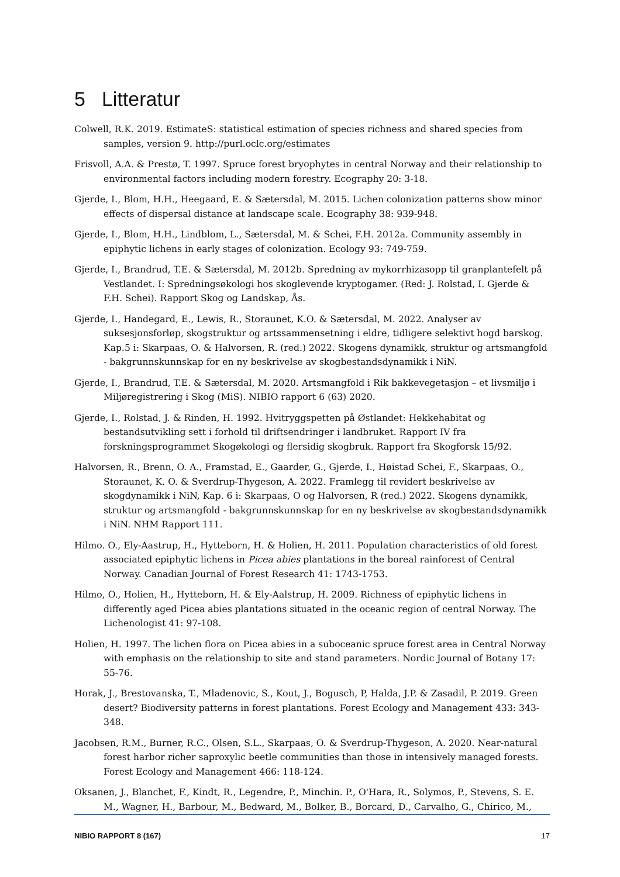5 Litteratur
Colwell, R.K. 2019. EstimateS: statistical estimation of species richness and shared species from samples, version 9. http://purl.oclc.org/estimates
Frisvoll, A.A. & Prestø, T. 1997. Spruce forest bryophytes in central Norway and their relationship to environmental factors including modern forestry. Ecography 20: 3-18.
Gjerde, I., Blom, H.H., Heegaard, E. & Sætersdal, M. 2015. Lichen colonization patterns show minor effects of dispersal distance at landscape scale. Ecography 38: 939-948.
Gjerde, I., Blom, H.H., Lindblom, L., Sætersdal, M. & Schei, F.H. 2012a. Community assembly in epiphytic lichens in early stages of colonization. Ecology 93: 749-759.
Gjerde, I., Brandrud, T.E. & Sætersdal, M. 2012b. Spredning av mykorrhizasopp til granplantefelt på Vestlandet. I: Spredningsøkologi hos skoglevende kryptogamer. (Red: J. Rolstad, I. Gjerde & F.H. Schei). Rapport Skog og Landskap, Ås.
Gjerde, I., Handegard, E., Lewis, R., Storaunet, K.O. & Sætersdal, M. 2022. Analyser av suksesjonsforløp, skogstruktur og artssammensetning i eldre, tidligere selektivt hogd barskog. Kap.5 i: Skarpaas, O. & Halvorsen, R. (red.) 2022. Skogens dynamikk, struktur og artsmangfold - bakgrunnskunnskap for en ny beskrivelse av skogbestandsdynamikk i NiN.
Gjerde, I., Brandrud, T.E. & Sætersdal, M. 2020. Artsmangfold i Rik bakkevegetasjon – et livsmiljø i Miljøregistrering i Skog (MiS). NIBIO rapport 6 (63) 2020.
Gjerde, I., Rolstad, J. & Rinden, H. 1992. Hvitryggspetten på Østlandet: Hekkehabitat og bestandsutvikling sett i forhold til driftsendringer i landbruket. Rapport IV fra forskningsprogrammet Skogøkologi og flersidig skogbruk. Rapport fra Skogforsk 15/92.
Halvorsen, R., Brenn, O. A., Framstad, E., Gaarder, G., Gjerde, I., Høistad Schei, F., Skarpaas, O., Storaunet, K. O. & Sverdrup-Thygeson, A. 2022. Framlegg til revidert beskrivelse av skogdynamikk i NiN, Kap. 6 i: Skarpaas, O og Halvorsen, R (red.) 2022. Skogens dynamikk, struktur og artsmangfold - bakgrunnskunnskap for en ny beskrivelse av skogbestandsdynamikk i NiN. NHM Rapport 111.
Hilmo. O., Ely-Aastrup, H., Hytteborn, H. & Holien, H. 2011. Population characteristics of old forest associated epiphytic lichens in Picea abies plantations in the boreal rainforest of Central Norway. Canadian Journal of Forest Research 41: 1743-1753.
Hilmo, O., Holien, H., Hytteborn, H. & Ely-Aalstrup, H. 2009. Richness of epiphytic lichens in differently aged Picea abies plantations situated in the oceanic region of central Norway. The Lichenologist 41: 97-108.
Holien, H. 1997. The lichen flora on Picea abies in a suboceanic spruce forest area in Central Norway with emphasis on the relationship to site and stand parameters. Nordic Journal of Botany 17: 55-76.
Horak, J., Brestovanska, T., Mladenovic, S., Kout, J., Bogusch, P, Halda, J.P. & Zasadil, P. 2019. Green desert? Biodiversity patterns in forest plantations. Forest Ecology and Management 433: 343-348.
Jacobsen, R.M., Burner, R.C., Olsen, S.L., Skarpaas, O. & Sverdrup-Thygeson, A. 2020. Near-natural forest harbor richer saproxylic beetle communities than those in intensively managed forests. Forest Ecology and Management 466: 118-124.
Oksanen, J., Blanchet, F., Kindt, R., Legendre, P., Minchin. P., O'Hara, R., Solymos, P., Stevens, S. E. M., Wagner, H., Barbour, M., Bedward, M., Bolker, B., Borcard, D., Carvalho, G., Chirico, M.,
NIBIO RAPPORT 8 (167) 17